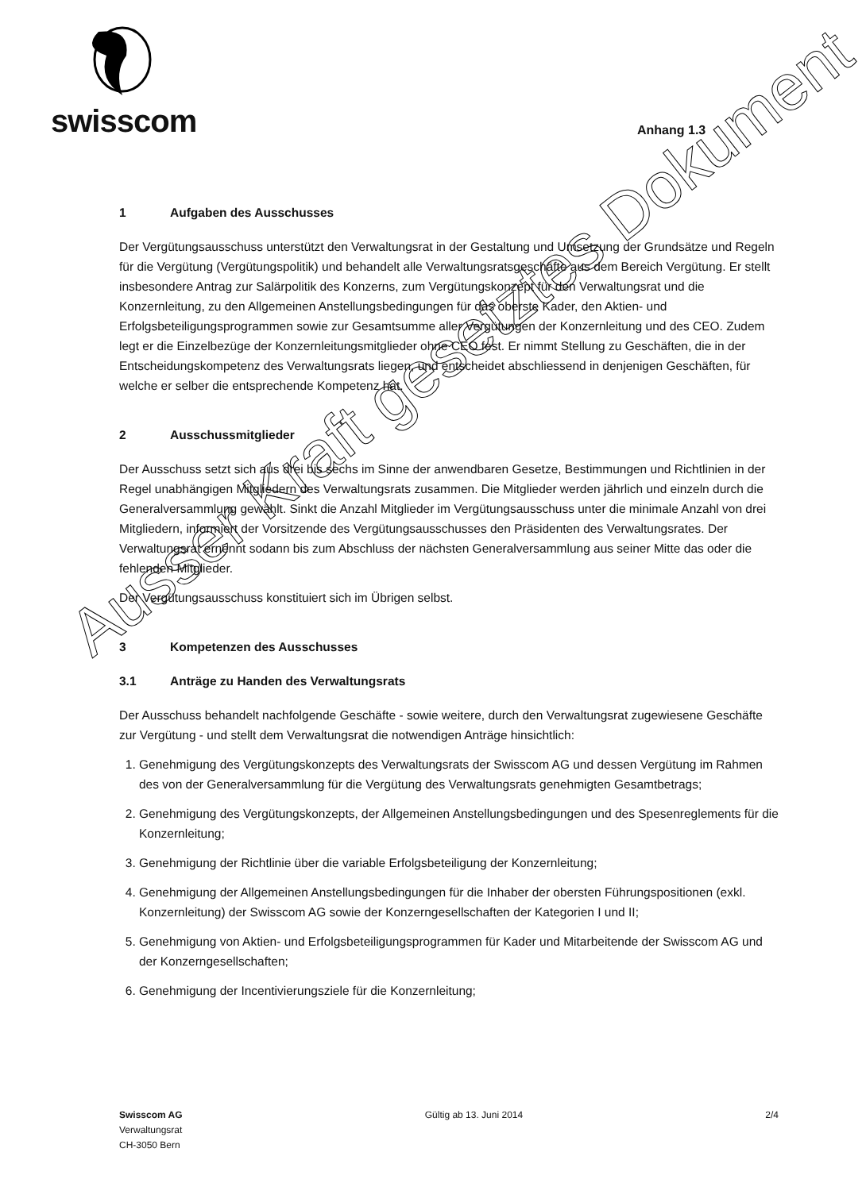swisscom Anhang 1.3
1 Aufgaben des Ausschusses
Der Vergütungsausschuss unterstützt den Verwaltungsrat in der Gestaltung und Umsetzung der Grundsätze und Regeln für die Vergütung (Vergütungspolitik) und behandelt alle Verwaltungsratsgeschäfte aus dem Bereich Vergütung. Er stellt insbesondere Antrag zur Salärpolitik des Konzerns, zum Vergütungskonzept für den Verwaltungsrat und die Konzernleitung, zu den Allgemeinen Anstellungsbedingungen für das oberste Kader, den Aktien- und Erfolgsbeteiligungsprogrammen sowie zur Gesamtsumme aller Vergütungen der Konzernleitung und des CEO. Zudem legt er die Einzelbezüge der Konzernleitungsmitglieder ohne CEO fest. Er nimmt Stellung zu Geschäften, die in der Entscheidungskompetenz des Verwaltungsrats liegen, und entscheidet abschliessend in denjenigen Geschäften, für welche er selber die entsprechende Kompetenz hat.
2 Ausschussmitglieder
Der Ausschuss setzt sich aus drei bis sechs im Sinne der anwendbaren Gesetze, Bestimmungen und Richtlinien in der Regel unabhängigen Mitgliedern des Verwaltungsrats zusammen. Die Mitglieder werden jährlich und einzeln durch die Generalversammlung gewählt. Sinkt die Anzahl Mitglieder im Vergütungsausschuss unter die minimale Anzahl von drei Mitgliedern, informiert der Vorsitzende des Vergütungsausschusses den Präsidenten des Verwaltungsrates. Der Verwaltungsrat ernennt sodann bis zum Abschluss der nächsten Generalversammlung aus seiner Mitte das oder die fehlenden Mitglieder.
Der Vergütungsausschuss konstituiert sich im Übrigen selbst.
3 Kompetenzen des Ausschusses
3.1 Anträge zu Handen des Verwaltungsrats
Der Ausschuss behandelt nachfolgende Geschäfte - sowie weitere, durch den Verwaltungsrat zugewiesene Geschäfte zur Vergütung - und stellt dem Verwaltungsrat die notwendigen Anträge hinsichtlich:
1. Genehmigung des Vergütungskonzepts des Verwaltungsrats der Swisscom AG und dessen Vergütung im Rahmen des von der Generalversammlung für die Vergütung des Verwaltungsrats genehmigten Gesamtbetrags;
2. Genehmigung des Vergütungskonzepts, der Allgemeinen Anstellungsbedingungen und des Spesenreglements für die Konzernleitung;
3. Genehmigung der Richtlinie über die variable Erfolgsbeteiligung der Konzernleitung;
4. Genehmigung der Allgemeinen Anstellungsbedingungen für die Inhaber der obersten Führungspositionen (exkl. Konzernleitung) der Swisscom AG sowie der Konzerngesellschaften der Kategorien I und II;
5. Genehmigung von Aktien- und Erfolgsbeteiligungsprogrammen für Kader und Mitarbeitende der Swisscom AG und der Konzerngesellschaften;
6. Genehmigung der Incentivierungsziele für die Konzernleitung;
Swisscom AG
Verwaltungsrat
CH-3050 Bern
Gültig ab 13. Juni 2014 2/4
Ausser Kraft gesetztes Dokument